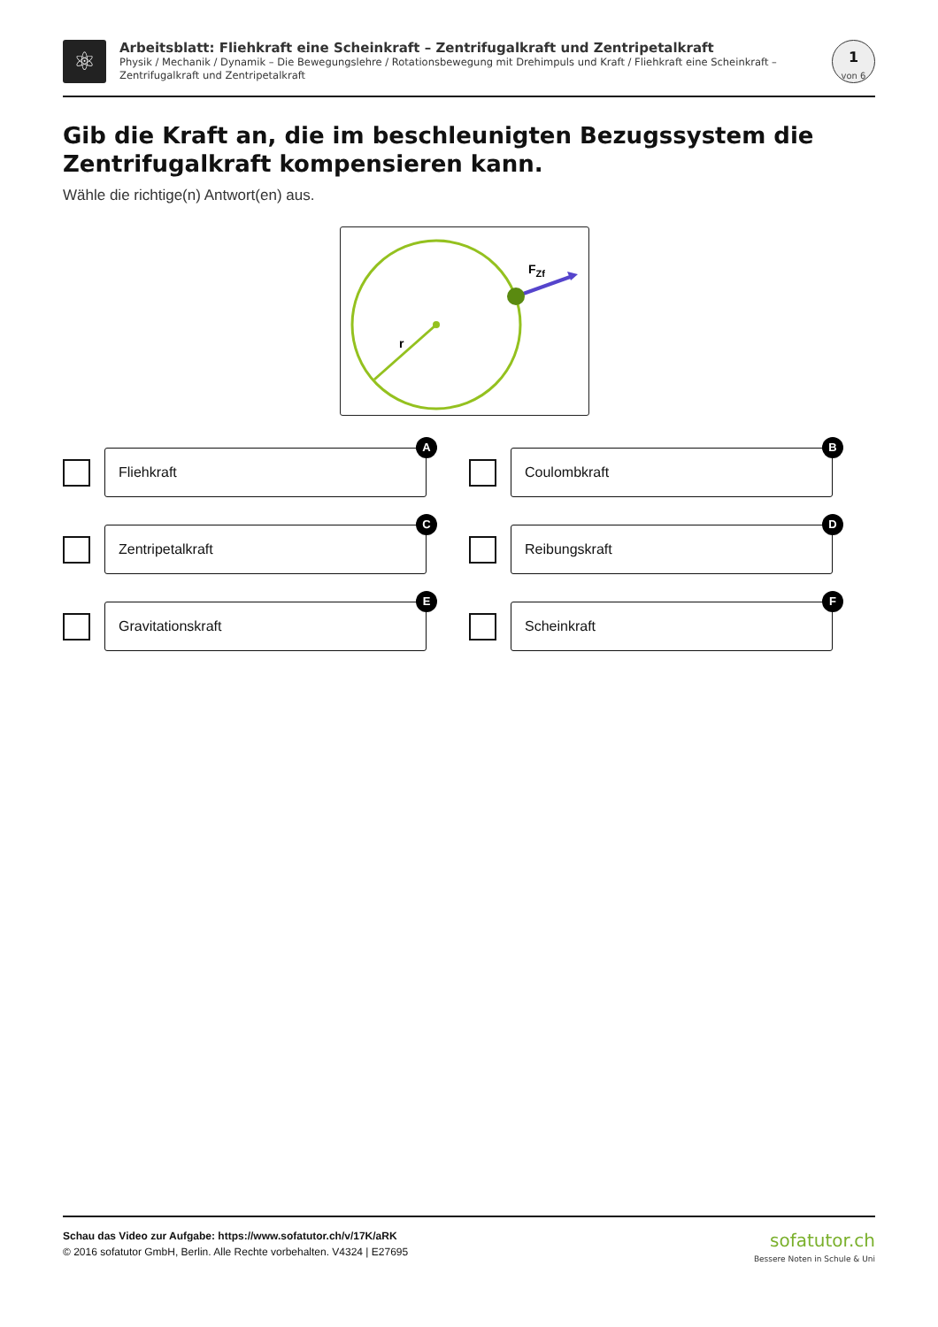⚛
Arbeitsblatt: Fliehkraft eine Scheinkraft – Zentrifugalkraft und Zentripetalkraft
Physik / Mechanik / Dynamik – Die Bewegungslehre / Rotationsbewegung mit Drehimpuls und Kraft / Fliehkraft eine Scheinkraft – Zentrifugalkraft und Zentripetalkraft
1
von 6
Gib die Kraft an, die im beschleunigten Bezugssystem die Zentrifugalkraft kompensieren kann.
Wähle die richtige(n) Antwort(en) aus.
r
FZf
Fliehkraft
A
Coulombkraft
B
Zentripetalkraft
C
Reibungskraft
D
Gravitationskraft
E
Scheinkraft
F
Schau das Video zur Aufgabe: https://www.sofatutor.ch/v/17K/aRK
© 2016 sofatutor GmbH, Berlin. Alle Rechte vorbehalten. V4324 | E27695
sofatutor.ch
Bessere Noten in Schule & Uni